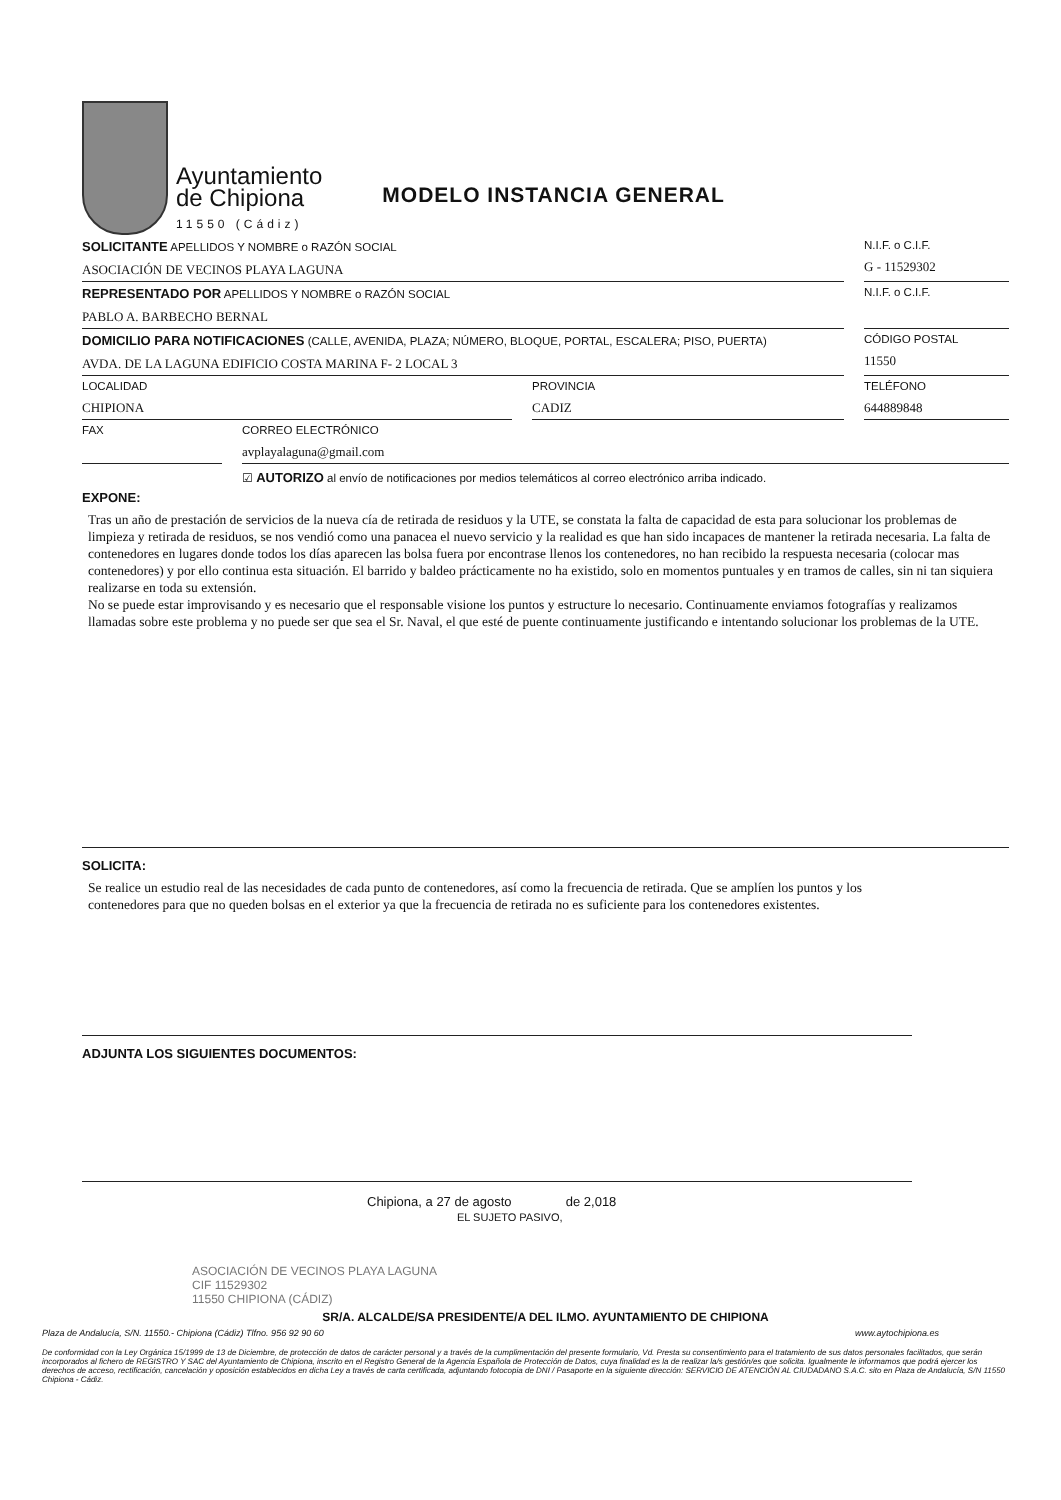Ayuntamiento
de Chipiona
11550 (Cádiz)
MODELO INSTANCIA GENERAL
SOLICITANTE APELLIDOS Y NOMBRE o RAZÓN SOCIAL
ASOCIACIÓN DE VECINOS PLAYA LAGUNA
N.I.F. o C.I.F.
G - 11529302
REPRESENTADO POR APELLIDOS Y NOMBRE o RAZÓN SOCIAL
PABLO A. BARBECHO BERNAL
N.I.F. o C.I.F.
DOMICILIO PARA NOTIFICACIONES (CALLE, AVENIDA, PLAZA; NÚMERO, BLOQUE, PORTAL, ESCALERA; PISO, PUERTA)
AVDA. DE LA LAGUNA EDIFICIO COSTA MARINA F- 2 LOCAL 3
CÓDIGO POSTAL
11550
LOCALIDAD
CHIPIONA
PROVINCIA
CADIZ
TELÉFONO
644889848
FAX CORREO ELECTRÓNICO
avplayalaguna@gmail.com
EXPONE:
☑ AUTORIZO al envío de notificaciones por medios telemáticos al correo electrónico arriba indicado.
Tras un año de prestación de servicios de la nueva cía de retirada de residuos y la UTE, se constata la falta de capacidad de esta para solucionar los problemas de limpieza y retirada de residuos, se nos vendió como una panacea el nuevo servicio y la realidad es que han sido incapaces de mantener la retirada necesaria. La falta de contenedores en lugares donde todos los días aparecen las bolsa fuera por encontrase llenos los contenedores, no han recibido la respuesta necesaria (colocar mas contenedores) y por ello continua esta situación. El barrido y baldeo prácticamente no ha existido, solo en momentos puntuales y en tramos de calles, sin ni tan siquiera realizarse en toda su extensión.
No se puede estar improvisando y es necesario que el responsable visione los puntos y estructure lo necesario. Continuamente enviamos fotografías y realizamos llamadas sobre este problema y no puede ser que sea el Sr. Naval, el que esté de puente continuamente justificando e intentando solucionar los problemas de la UTE.
SOLICITA:
Se realice un estudio real de las necesidades de cada punto de contenedores, así como la frecuencia de retirada. Que se amplíen los puntos y los contenedores para que no queden bolsas en el exterior ya que la frecuencia de retirada no es suficiente para los contenedores existentes.
ADJUNTA LOS SIGUIENTES DOCUMENTOS:
Chipiona, a 27 de agosto de 2,018
EL SUJETO PASIVO,
ASOCIACIÓN DE VECINOS PLAYA LAGUNA
CIF 11529302
11550 CHIPIONA (CÁDIZ)
SR/A. ALCALDE/SA PRESIDENTE/A DEL ILMO. AYUNTAMIENTO DE CHIPIONA
Plaza de Andalucía, S/N. 11550.- Chipiona (Cádiz) Tlfno. 956 92 90 60 www.aytochipiona.es
De conformidad con la Ley Orgánica 15/1999 de 13 de Diciembre, de protección de datos de carácter personal y a través de la cumplimentación del presente formulario, Vd. Presta su consentimiento para el tratamiento de sus datos personales facilitados, que serán incorporados al fichero de REGISTRO Y SAC del Ayuntamiento de Chipiona, inscrito en el Registro General de la Agencia Española de Protección de Datos, cuya finalidad es la de realizar la/s gestión/es que solicita. Igualmente le informamos que podrá ejercer los derechos de acceso, rectificación, cancelación y oposición establecidos en dicha Ley a través de carta certificada, adjuntando fotocopia de DNI / Pasaporte en la siguiente dirección: SERVICIO DE ATENCIÓN AL CIUDADANO S.A.C. sito en Plaza de Andalucía, S/N 11550 Chipiona - Cádiz.